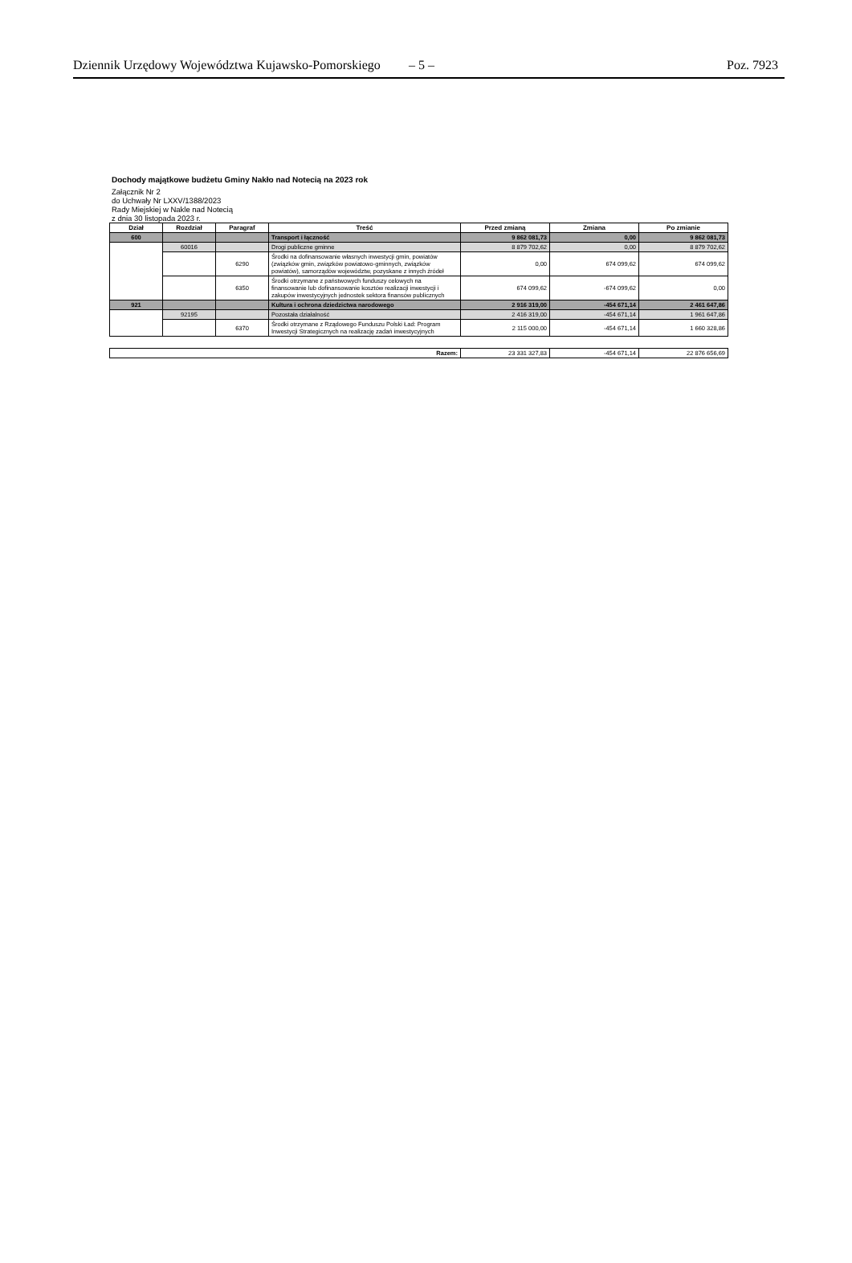Dziennik Urzędowy Województwa Kujawsko-Pomorskiego – 5 – Poz. 7923
Dochody majątkowe budżetu Gminy Nakło nad Notecią na 2023 rok
Załącznik Nr 2
do Uchwały Nr LXXV/1388/2023
Rady Miejskiej w Nakle nad Notecią
z dnia 30 listopada 2023 r.
| Dział | Rozdział | Paragraf | Treść | Przed zmianą | Zmiana | Po zmianie |
| --- | --- | --- | --- | --- | --- | --- |
| 600 | | | Transport i łączność | 9 862 081,73 | 0,00 | 9 862 081,73 |
| | 60016 | | Drogi publiczne gminne | 8 879 702,62 | 0,00 | 8 879 702,62 |
| | | 6290 | Środki na dofinansowanie własnych inwestycji gmin, powiatów (związków gmin, związków powiatowo-gminnych, związków powiatów), samorządów województw, pozyskane z innych źródeł | 0,00 | 674 099,62 | 674 099,62 |
| | | 6350 | Środki otrzymane z państwowych funduszy celowych na finansowanie lub dofinansowanie kosztów realizacji inwestycji i zakupów inwestycyjnych jednostek sektora finansów publicznych | 674 099,62 | -674 099,62 | 0,00 |
| 921 | | | Kultura i ochrona dziedzictwa narodowego | 2 916 319,00 | -454 671,14 | 2 461 647,86 |
| | 92195 | | Pozostała działalność | 2 416 319,00 | -454 671,14 | 1 961 647,86 |
| | | 6370 | Środki otrzymane z Rządowego Funduszu Polski Ład: Program Inwestycji Strategicznych na realizację zadań inwestycyjnych | 2 115 000,00 | -454 671,14 | 1 660 328,86 |
| Razem: | 23 331 327,83 | -454 671,14 | 22 876 656,69 |